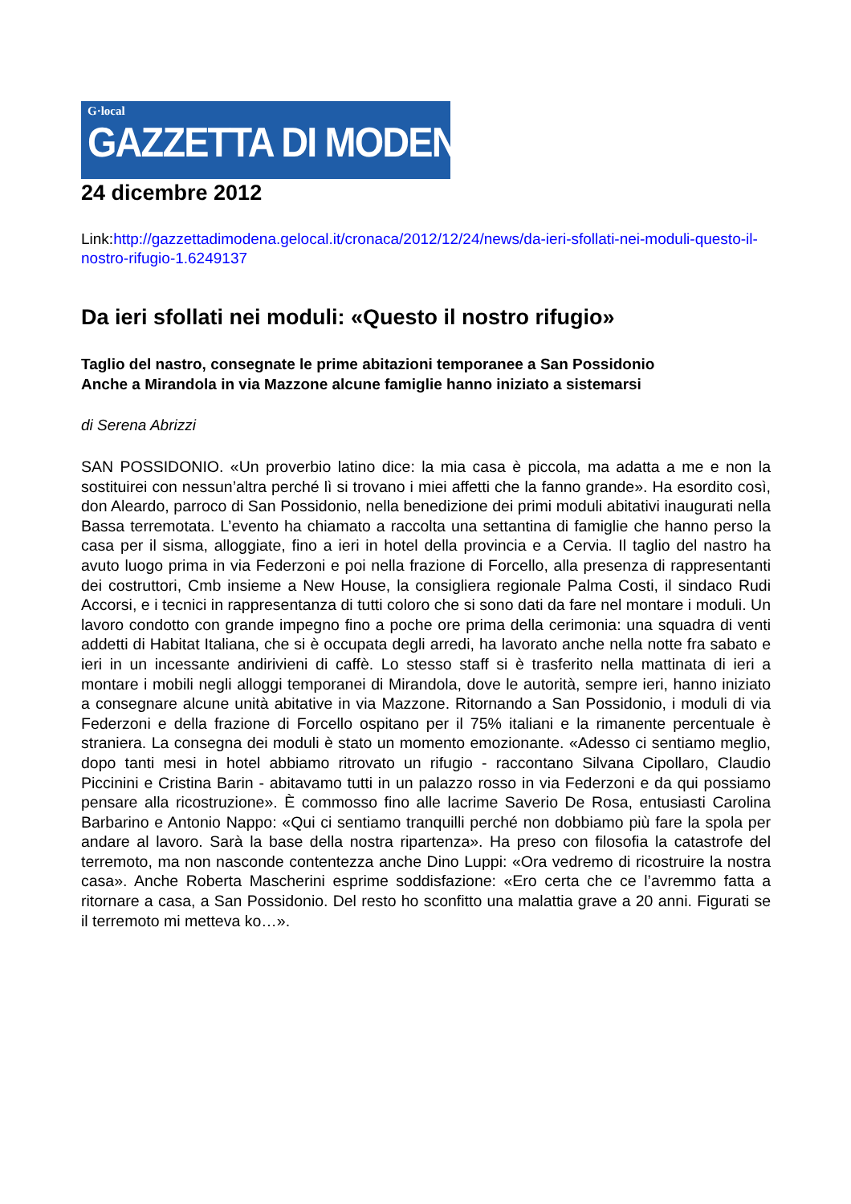G·local
GAZZETTA DI MODENA
24 dicembre 2012
Link:http://gazzettadimodena.gelocal.it/cronaca/2012/12/24/news/da-ieri-sfollati-nei-moduli-questo-il-nostro-rifugio-1.6249137
Da ieri sfollati nei moduli: «Questo il nostro rifugio»
Taglio del nastro, consegnate le prime abitazioni temporanee a San Possidonio
Anche a Mirandola in via Mazzone alcune famiglie hanno iniziato a sistemarsi
di Serena Abrizzi
SAN POSSIDONIO. «Un proverbio latino dice: la mia casa è piccola, ma adatta a me e non la sostituirei con nessun’altra perché lì si trovano i miei affetti che la fanno grande». Ha esordito così, don Aleardo, parroco di San Possidonio, nella benedizione dei primi moduli abitativi inaugurati nella Bassa terremotata. L’evento ha chiamato a raccolta una settantina di famiglie che hanno perso la casa per il sisma, alloggiate, fino a ieri in hotel della provincia e a Cervia. Il taglio del nastro ha avuto luogo prima in via Federzoni e poi nella frazione di Forcello, alla presenza di rappresentanti dei costruttori, Cmb insieme a New House, la consigliera regionale Palma Costi, il sindaco Rudi Accorsi, e i tecnici in rappresentanza di tutti coloro che si sono dati da fare nel montare i moduli. Un lavoro condotto con grande impegno fino a poche ore prima della cerimonia: una squadra di venti addetti di Habitat Italiana, che si è occupata degli arredi, ha lavorato anche nella notte fra sabato e ieri in un incessante andirivieni di caffè. Lo stesso staff si è trasferito nella mattinata di ieri a montare i mobili negli alloggi temporanei di Mirandola, dove le autorità, sempre ieri, hanno iniziato a consegnare alcune unità abitative in via Mazzone. Ritornando a San Possidonio, i moduli di via Federzoni e della frazione di Forcello ospitano per il 75% italiani e la rimanente percentuale è straniera. La consegna dei moduli è stato un momento emozionante. «Adesso ci sentiamo meglio, dopo tanti mesi in hotel abbiamo ritrovato un rifugio - raccontano Silvana Cipollaro, Claudio Piccinini e Cristina Barin - abitavamo tutti in un palazzo rosso in via Federzoni e da qui possiamo pensare alla ricostruzione». È commosso fino alle lacrime Saverio De Rosa, entusiasti Carolina Barbarino e Antonio Nappo: «Qui ci sentiamo tranquilli perché non dobbiamo più fare la spola per andare al lavoro. Sarà la base della nostra ripartenza». Ha preso con filosofia la catastrofe del terremoto, ma non nasconde contentezza anche Dino Luppi: «Ora vedremo di ricostruire la nostra casa». Anche Roberta Mascherini esprime soddisfazione: «Ero certa che ce l’avremmo fatta a ritornare a casa, a San Possidonio. Del resto ho sconfitto una malattia grave a 20 anni. Figurati se il terremoto mi metteva ko…».